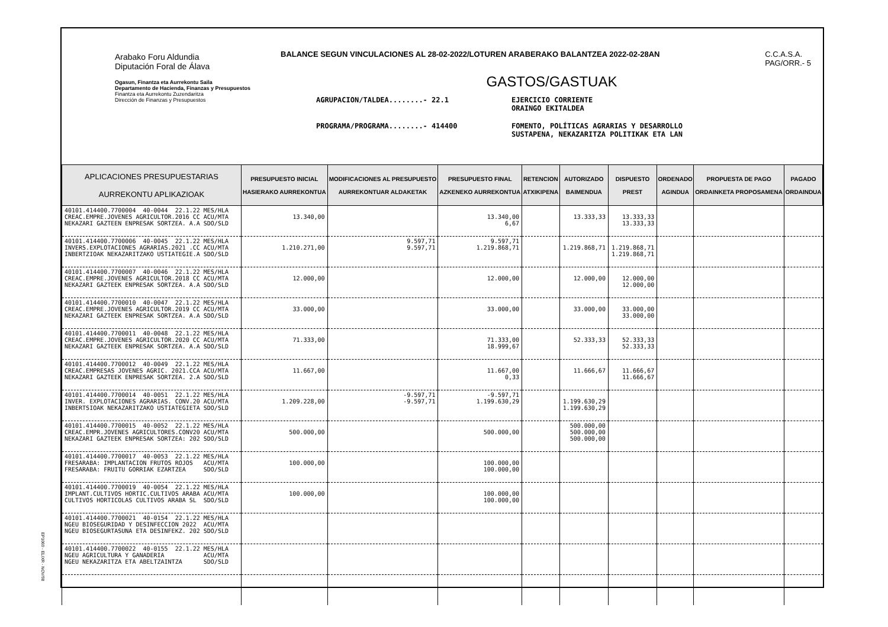Arabako Foru Aldundia
Diputación Foral de Álava
Ogasun, Finantza eta Aurrekontu Saila
Departamento de Hacienda, Finanzas y Presupuestos
Finantza eta Aurrekontu Zuzendaritza
Dirección de Finanzas y Presupuestos
BALANCE SEGUN VINCULACIONES AL 28-02-2022/LOTUREN ARABERAKO BALANTZEA 2022-02-28AN C.C.A.S.A.
PAG/ORR.- 5
GASTOS/GASTUAK
AGRUPACION/TALDEA........- 22.1 EJERCICIO CORRIENTE
ORAINGO EKITALDEA PROGRAMA/PROGRAMA........- 414400 FOMENTO, POLÍTICAS AGRARIAS Y DESARROLLO
SUSTAPENA, NEKAZARITZA POLITIKAK ETA LAN
| APLICACIONES PRESUPUESTARIAS AURREKONTU APLIKAZIOAK | PRESUPUESTO INICIAL HASIERAKO AURREKONTUA | MODIFICACIONES AL PRESUPUESTO AURREKONTUAR ALDAKETAK | PRESUPUESTO FINAL AZKENEKO AURREKONTUA | RETENCION ATXIKIPENA | AUTORIZADO BAIMENDUA | DISPUESTO PREST | ORDENADO AGINDUA | PROPUESTA DE PAGO ORDAINKETA PROPOSAMENA | PAGADO ORDAINDUA |
| --- | --- | --- | --- | --- | --- | --- | --- | --- | --- |
| 40101.414400.7700004 40-0044 22.1.22 MES/HLA CREAC.EMPRE.JOVENES AGRICULTOR.2016 CC ACU/MTA NEKAZARI GAZTEEN ENPRESAK SORTZEA. A.A SDO/SLD | 13.340,00 | | 13.340,00 6,67 | | 13.333,33 | 13.333,33 13.333,33 | | | |
| 40101.414400.7700006 40-0045 22.1.22 MES/HLA INVERS.EXPLOTACIONES AGRARIAS.2021 .CC ACU/MTA INBERTZIOAK NEKAZARITZAKO USTIATEGIE.A SDO/SLD | 1.210.271,00 | 9.597,71 9.597,71 | 9.597,71 1.219.868,71 | | 1.219.868,71 | 1.219.868,71 1.219.868,71 | | | |
| 40101.414400.7700007 40-0046 22.1.22 MES/HLA CREAC.EMPRE.JOVENES AGRICULTOR.2018 CC ACU/MTA NEKAZARI GAZTEEK ENPRESAK SORTZEA. A.A SDO/SLD | 12.000,00 | | 12.000,00 | | 12.000,00 | 12.000,00 12.000,00 | | | |
| 40101.414400.7700010 40-0047 22.1.22 MES/HLA CREAC.EMPRE.JOVENES AGRICULTOR.2019 CC ACU/MTA NEKAZARI GAZTEEK ENPRESAK SORTZEA. A.A SDO/SLD | 33.000,00 | | 33.000,00 | | 33.000,00 | 33.000,00 33.000,00 | | | |
| 40101.414400.7700011 40-0048 22.1.22 MES/HLA CREAC.EMPRE.JOVENES AGRICULTOR.2020 CC ACU/MTA NEKAZARI GAZTEEK ENPRESAK SORTZEA. A.A SDO/SLD | 71.333,00 | | 71.333,00 18.999,67 | | 52.333,33 | 52.333,33 52.333,33 | | | |
| 40101.414400.7700012 40-0049 22.1.22 MES/HLA CREAC.EMPRESAS JOVENES AGRIC. 2021.CCA ACU/MTA NEKAZARI GAZTEEK ENPRESAK SORTZEA. 2.A SDO/SLD | 11.667,00 | | 11.667,00 0,33 | | 11.666,67 | 11.666,67 11.666,67 | | | |
| 40101.414400.7700014 40-0051 22.1.22 MES/HLA INVER. EXPLOTACIONES AGRARIAS. CONV.20 ACU/MTA INBERTSIOAK NEKAZARITZAKO USTIATEGIETA SDO/SLD | 1.209.228,00 | -9.597,71 -9.597,71 | -9.597,71 1.199.630,29 | | 1.199.630,29 1.199.630,29 | | | | |
| 40101.414400.7700015 40-0052 22.1.22 MES/HLA CREAC.EMPR.JOVENES AGRICULTORES.CONV20 ACU/MTA NEKAZARI GAZTEEK ENPRESAK SORTZEA: 202 SDO/SLD | 500.000,00 | | 500.000,00 | | 500.000,00 500.000,00 500.000,00 | | | | |
| 40101.414400.7700017 40-0053 22.1.22 MES/HLA FRESARABA: IMPLANTACION FRUTOS ROJOS ACU/MTA FRESARABA: FRUITU GORRIAK EZARTZEA SDO/SLD | 100.000,00 | | 100.000,00 100.000,00 | | | | | | |
| 40101.414400.7700019 40-0054 22.1.22 MES/HLA IMPLANT.CULTIVOS HORTIC.CULTIVOS ARABA ACU/MTA CULTIVOS HORTICOLAS CULTIVOS ARABA SL SDO/SLD | 100.000,00 | | 100.000,00 100.000,00 | | | | | | |
| 40101.414400.7700021 40-0154 22.1.22 MES/HLA NGEU BIOSEGURIDAD Y DESINFECCION 2022 ACU/MTA NGEU BIOSEGURTASUNA ETA DESINFEKZ. 202 SDO/SLD | | | | | | | | | |
| 40101.414400.7700022 40-0155 22.1.22 MES/HLA NGEU AGRICULTURA Y GANADERIA ACU/MTA NGEU NEKAZARITZA ETA ABELTZAINTZA SDO/SLD | | | | | | | | | |
EP1069 - ELIXR - NOV/98